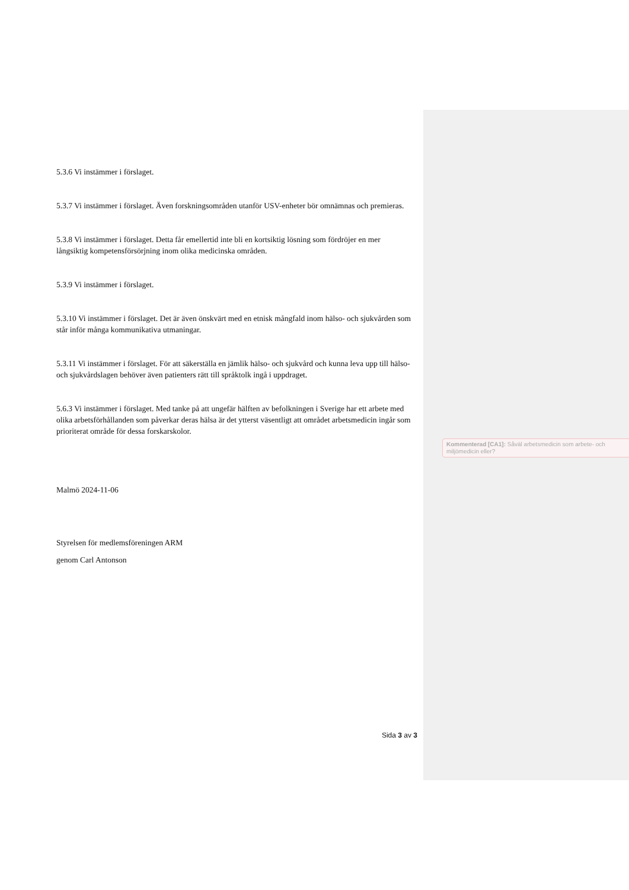5.3.6 Vi instämmer i förslaget.
5.3.7 Vi instämmer i förslaget. Även forskningsområden utanför USV-enheter bör omnämnas och premieras.
5.3.8 Vi instämmer i förslaget. Detta får emellertid inte bli en kortsiktig lösning som fördröjer en mer långsiktig kompetensförsörjning inom olika medicinska områden.
5.3.9 Vi instämmer i förslaget.
5.3.10 Vi instämmer i förslaget. Det är även önskvärt med en etnisk mångfald inom hälso- och sjukvården som står inför många kommunikativa utmaningar.
5.3.11 Vi instämmer i förslaget. För att säkerställa en jämlik hälso- och sjukvård och kunna leva upp till hälso- och sjukvårdslagen behöver även patienters rätt till språktolk ingå i uppdraget.
5.6.3 Vi instämmer i förslaget. Med tanke på att ungefär hälften av befolkningen i Sverige har ett arbete med olika arbetsförhållanden som påverkar deras hälsa är det ytterst väsentligt att området arbetsmedicin ingår som prioriterat område för dessa forskarskolor.
Malmö 2024-11-06
Styrelsen för medlemsföreningen ARM
genom Carl Antonson
Kommenterad [CA1]: Såväl arbetsmedicin som arbete- och miljömedicin eller?
Sida 3 av 3